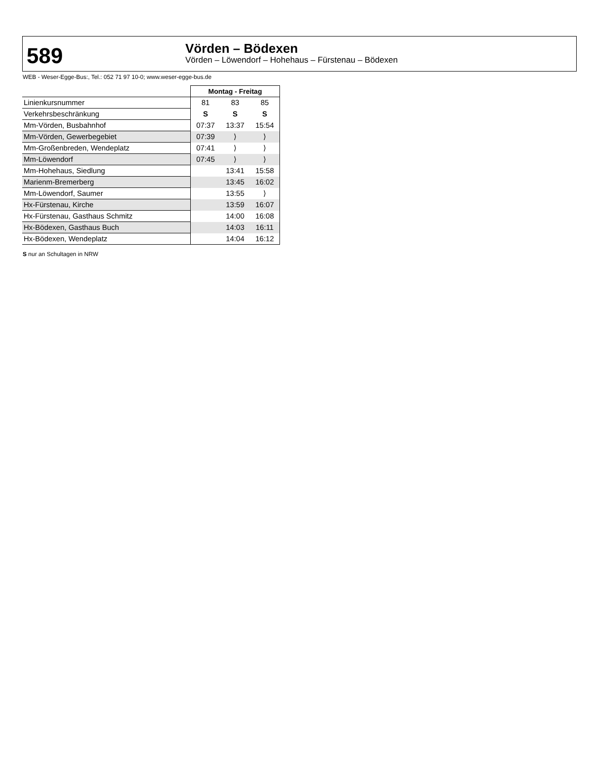589
Vörden – Bödexen
Vörden – Löwendorf – Hohehaus – Fürstenau – Bödexen
WEB - Weser-Egge-Bus:, Tel.: 052 71 97 10-0; www.weser-egge-bus.de
| | Montag - Freitag | | |
| Linienkursnummer | 81 | 83 | 85 |
| Verkehrsbeschränkung | S | S | S |
| Mm-Vörden, Busbahnhof | 07:37 | 13:37 | 15:54 |
| Mm-Vörden, Gewerbegebiet | 07:39 | ⟩ | ⟩ |
| Mm-Großenbreden, Wendeplatz | 07:41 | ⟩ | ⟩ |
| Mm-Löwendorf | 07:45 | ⟩ | ⟩ |
| Mm-Hohehaus, Siedlung | | 13:41 | 15:58 |
| Marienm-Bremerberg | | 13:45 | 16:02 |
| Mm-Löwendorf, Saumer | | 13:55 | ⟩ |
| Hx-Fürstenau, Kirche | | 13:59 | 16:07 |
| Hx-Fürstenau, Gasthaus Schmitz | | 14:00 | 16:08 |
| Hx-Bödexen, Gasthaus Buch | | 14:03 | 16:11 |
| Hx-Bödexen, Wendeplatz | | 14:04 | 16:12 |
S nur an Schultagen in NRW